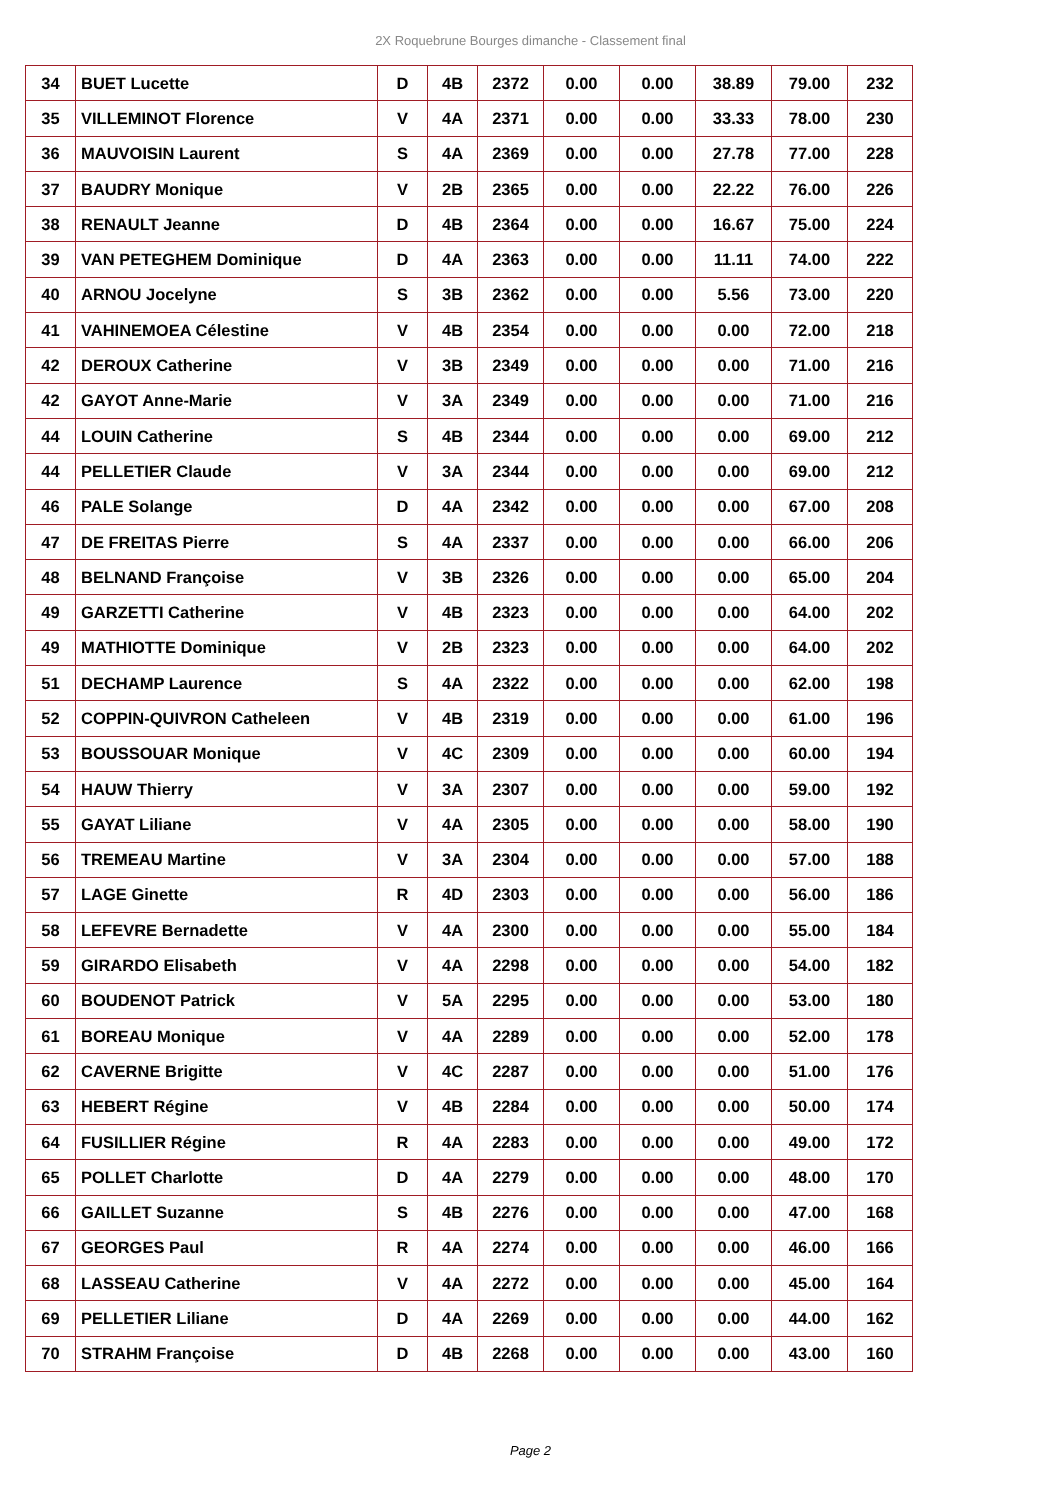2X Roquebrune Bourges dimanche - Classement final
| 34 | BUET Lucette | D | 4B | 2372 | 0.00 | 0.00 | 38.89 | 79.00 | 232 |
| 35 | VILLEMINOT Florence | V | 4A | 2371 | 0.00 | 0.00 | 33.33 | 78.00 | 230 |
| 36 | MAUVOISIN Laurent | S | 4A | 2369 | 0.00 | 0.00 | 27.78 | 77.00 | 228 |
| 37 | BAUDRY Monique | V | 2B | 2365 | 0.00 | 0.00 | 22.22 | 76.00 | 226 |
| 38 | RENAULT Jeanne | D | 4B | 2364 | 0.00 | 0.00 | 16.67 | 75.00 | 224 |
| 39 | VAN PETEGHEM Dominique | D | 4A | 2363 | 0.00 | 0.00 | 11.11 | 74.00 | 222 |
| 40 | ARNOU Jocelyne | S | 3B | 2362 | 0.00 | 0.00 | 5.56 | 73.00 | 220 |
| 41 | VAHINEMOEA Célestine | V | 4B | 2354 | 0.00 | 0.00 | 0.00 | 72.00 | 218 |
| 42 | DEROUX Catherine | V | 3B | 2349 | 0.00 | 0.00 | 0.00 | 71.00 | 216 |
| 42 | GAYOT Anne-Marie | V | 3A | 2349 | 0.00 | 0.00 | 0.00 | 71.00 | 216 |
| 44 | LOUIN Catherine | S | 4B | 2344 | 0.00 | 0.00 | 0.00 | 69.00 | 212 |
| 44 | PELLETIER Claude | V | 3A | 2344 | 0.00 | 0.00 | 0.00 | 69.00 | 212 |
| 46 | PALE Solange | D | 4A | 2342 | 0.00 | 0.00 | 0.00 | 67.00 | 208 |
| 47 | DE FREITAS Pierre | S | 4A | 2337 | 0.00 | 0.00 | 0.00 | 66.00 | 206 |
| 48 | BELNAND Françoise | V | 3B | 2326 | 0.00 | 0.00 | 0.00 | 65.00 | 204 |
| 49 | GARZETTI Catherine | V | 4B | 2323 | 0.00 | 0.00 | 0.00 | 64.00 | 202 |
| 49 | MATHIOTTE Dominique | V | 2B | 2323 | 0.00 | 0.00 | 0.00 | 64.00 | 202 |
| 51 | DECHAMP Laurence | S | 4A | 2322 | 0.00 | 0.00 | 0.00 | 62.00 | 198 |
| 52 | COPPIN-QUIVRON Catheleen | V | 4B | 2319 | 0.00 | 0.00 | 0.00 | 61.00 | 196 |
| 53 | BOUSSOUAR Monique | V | 4C | 2309 | 0.00 | 0.00 | 0.00 | 60.00 | 194 |
| 54 | HAUW Thierry | V | 3A | 2307 | 0.00 | 0.00 | 0.00 | 59.00 | 192 |
| 55 | GAYAT Liliane | V | 4A | 2305 | 0.00 | 0.00 | 0.00 | 58.00 | 190 |
| 56 | TREMEAU Martine | V | 3A | 2304 | 0.00 | 0.00 | 0.00 | 57.00 | 188 |
| 57 | LAGE Ginette | R | 4D | 2303 | 0.00 | 0.00 | 0.00 | 56.00 | 186 |
| 58 | LEFEVRE Bernadette | V | 4A | 2300 | 0.00 | 0.00 | 0.00 | 55.00 | 184 |
| 59 | GIRARDO Elisabeth | V | 4A | 2298 | 0.00 | 0.00 | 0.00 | 54.00 | 182 |
| 60 | BOUDENOT Patrick | V | 5A | 2295 | 0.00 | 0.00 | 0.00 | 53.00 | 180 |
| 61 | BOREAU Monique | V | 4A | 2289 | 0.00 | 0.00 | 0.00 | 52.00 | 178 |
| 62 | CAVERNE Brigitte | V | 4C | 2287 | 0.00 | 0.00 | 0.00 | 51.00 | 176 |
| 63 | HEBERT Régine | V | 4B | 2284 | 0.00 | 0.00 | 0.00 | 50.00 | 174 |
| 64 | FUSILLIER Régine | R | 4A | 2283 | 0.00 | 0.00 | 0.00 | 49.00 | 172 |
| 65 | POLLET Charlotte | D | 4A | 2279 | 0.00 | 0.00 | 0.00 | 48.00 | 170 |
| 66 | GAILLET Suzanne | S | 4B | 2276 | 0.00 | 0.00 | 0.00 | 47.00 | 168 |
| 67 | GEORGES Paul | R | 4A | 2274 | 0.00 | 0.00 | 0.00 | 46.00 | 166 |
| 68 | LASSEAU Catherine | V | 4A | 2272 | 0.00 | 0.00 | 0.00 | 45.00 | 164 |
| 69 | PELLETIER Liliane | D | 4A | 2269 | 0.00 | 0.00 | 0.00 | 44.00 | 162 |
| 70 | STRAHM Françoise | D | 4B | 2268 | 0.00 | 0.00 | 0.00 | 43.00 | 160 |
Page 2